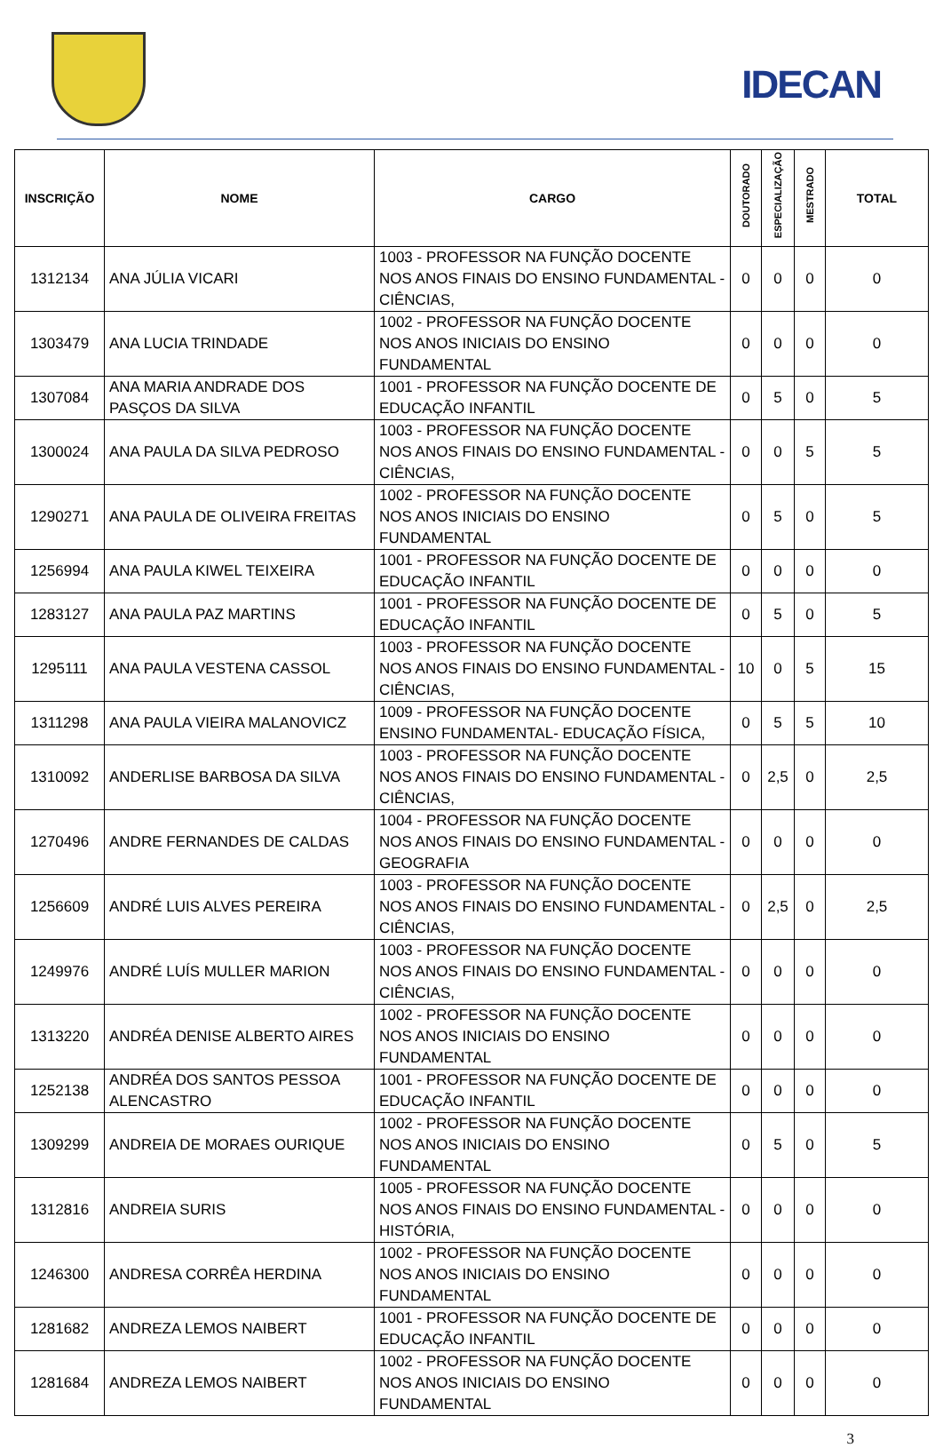IDECAN
| INSCRIÇÃO | NOME | CARGO | DOUTORADO | ESPECIALIZAÇÃO | MESTRADO | TOTAL |
| --- | --- | --- | --- | --- | --- | --- |
| 1312134 | ANA JÚLIA VICARI | 1003 - PROFESSOR NA FUNÇÃO DOCENTE NOS ANOS FINAIS DO ENSINO FUNDAMENTAL - CIÊNCIAS, | 0 | 0 | 0 | 0 |
| 1303479 | ANA LUCIA TRINDADE | 1002 - PROFESSOR NA FUNÇÃO DOCENTE NOS ANOS INICIAIS DO ENSINO FUNDAMENTAL | 0 | 0 | 0 | 0 |
| 1307084 | ANA MARIA ANDRADE DOS PASÇOS DA SILVA | 1001 - PROFESSOR NA FUNÇÃO DOCENTE DE EDUCAÇÃO INFANTIL | 0 | 5 | 0 | 5 |
| 1300024 | ANA PAULA DA SILVA PEDROSO | 1003 - PROFESSOR NA FUNÇÃO DOCENTE NOS ANOS FINAIS DO ENSINO FUNDAMENTAL - CIÊNCIAS, | 0 | 0 | 5 | 5 |
| 1290271 | ANA PAULA DE OLIVEIRA FREITAS | 1002 - PROFESSOR NA FUNÇÃO DOCENTE NOS ANOS INICIAIS DO ENSINO FUNDAMENTAL | 0 | 5 | 0 | 5 |
| 1256994 | ANA PAULA KIWEL TEIXEIRA | 1001 - PROFESSOR NA FUNÇÃO DOCENTE DE EDUCAÇÃO INFANTIL | 0 | 0 | 0 | 0 |
| 1283127 | ANA PAULA PAZ MARTINS | 1001 - PROFESSOR NA FUNÇÃO DOCENTE DE EDUCAÇÃO INFANTIL | 0 | 5 | 0 | 5 |
| 1295111 | ANA PAULA VESTENA CASSOL | 1003 - PROFESSOR NA FUNÇÃO DOCENTE NOS ANOS FINAIS DO ENSINO FUNDAMENTAL - CIÊNCIAS, | 10 | 0 | 5 | 15 |
| 1311298 | ANA PAULA VIEIRA MALANOVICZ | 1009 - PROFESSOR NA FUNÇÃO DOCENTE ENSINO FUNDAMENTAL- EDUCAÇÃO FÍSICA, | 0 | 5 | 5 | 10 |
| 1310092 | ANDERLISE BARBOSA DA SILVA | 1003 - PROFESSOR NA FUNÇÃO DOCENTE NOS ANOS FINAIS DO ENSINO FUNDAMENTAL - CIÊNCIAS, | 0 | 2,5 | 0 | 2,5 |
| 1270496 | ANDRE FERNANDES DE CALDAS | 1004 - PROFESSOR NA FUNÇÃO DOCENTE NOS ANOS FINAIS DO ENSINO FUNDAMENTAL - GEOGRAFIA | 0 | 0 | 0 | 0 |
| 1256609 | ANDRÉ LUIS ALVES PEREIRA | 1003 - PROFESSOR NA FUNÇÃO DOCENTE NOS ANOS FINAIS DO ENSINO FUNDAMENTAL - CIÊNCIAS, | 0 | 2,5 | 0 | 2,5 |
| 1249976 | ANDRÉ LUÍS MULLER MARION | 1003 - PROFESSOR NA FUNÇÃO DOCENTE NOS ANOS FINAIS DO ENSINO FUNDAMENTAL - CIÊNCIAS, | 0 | 0 | 0 | 0 |
| 1313220 | ANDRÉA DENISE ALBERTO AIRES | 1002 - PROFESSOR NA FUNÇÃO DOCENTE NOS ANOS INICIAIS DO ENSINO FUNDAMENTAL | 0 | 0 | 0 | 0 |
| 1252138 | ANDRÉA DOS SANTOS PESSOA ALENCASTRO | 1001 - PROFESSOR NA FUNÇÃO DOCENTE DE EDUCAÇÃO INFANTIL | 0 | 0 | 0 | 0 |
| 1309299 | ANDREIA DE MORAES OURIQUE | 1002 - PROFESSOR NA FUNÇÃO DOCENTE NOS ANOS INICIAIS DO ENSINO FUNDAMENTAL | 0 | 5 | 0 | 5 |
| 1312816 | ANDREIA SURIS | 1005 - PROFESSOR NA FUNÇÃO DOCENTE NOS ANOS FINAIS DO ENSINO FUNDAMENTAL - HISTÓRIA, | 0 | 0 | 0 | 0 |
| 1246300 | ANDRESA CORRÊA HERDINA | 1002 - PROFESSOR NA FUNÇÃO DOCENTE NOS ANOS INICIAIS DO ENSINO FUNDAMENTAL | 0 | 0 | 0 | 0 |
| 1281682 | ANDREZA LEMOS NAIBERT | 1001 - PROFESSOR NA FUNÇÃO DOCENTE DE EDUCAÇÃO INFANTIL | 0 | 0 | 0 | 0 |
| 1281684 | ANDREZA LEMOS NAIBERT | 1002 - PROFESSOR NA FUNÇÃO DOCENTE NOS ANOS INICIAIS DO ENSINO FUNDAMENTAL | 0 | 0 | 0 | 0 |
3